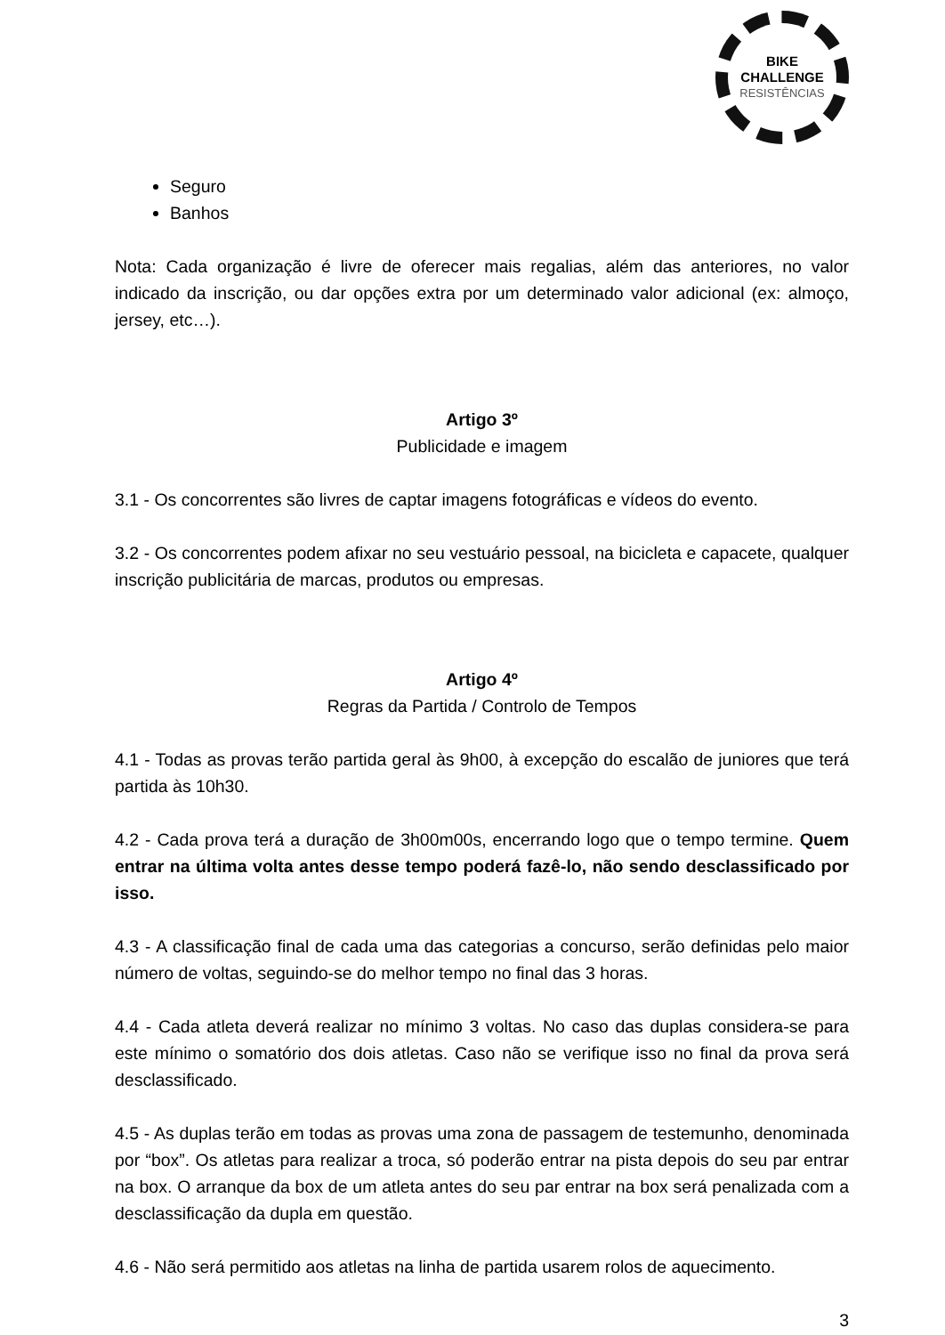BIKE CHALLENGE
RESISTÊNCIAS
Seguro
Banhos
Nota: Cada organização é livre de oferecer mais regalias, além das anteriores, no valor indicado da inscrição, ou dar opções extra por um determinado valor adicional (ex: almoço, jersey, etc…).
Artigo 3º
Publicidade e imagem
3.1 - Os concorrentes são livres de captar imagens fotográficas e vídeos do evento.
3.2 - Os concorrentes podem afixar no seu vestuário pessoal, na bicicleta e capacete, qualquer inscrição publicitária de marcas, produtos ou empresas.
Artigo 4º
Regras da Partida / Controlo de Tempos
4.1 - Todas as provas terão partida geral às 9h00, à excepção do escalão de juniores que terá partida às 10h30.
4.2 - Cada prova terá a duração de 3h00m00s, encerrando logo que o tempo termine. Quem entrar na última volta antes desse tempo poderá fazê-lo, não sendo desclassificado por isso.
4.3 - A classificação final de cada uma das categorias a concurso, serão definidas pelo maior número de voltas, seguindo-se do melhor tempo no final das 3 horas.
4.4 - Cada atleta deverá realizar no mínimo 3 voltas. No caso das duplas considera-se para este mínimo o somatório dos dois atletas. Caso não se verifique isso no final da prova será desclassificado.
4.5 - As duplas terão em todas as provas uma zona de passagem de testemunho, denominada por “box”. Os atletas para realizar a troca, só poderão entrar na pista depois do seu par entrar na box. O arranque da box de um atleta antes do seu par entrar na box será penalizada com a desclassificação da dupla em questão.
4.6 - Não será permitido aos atletas na linha de partida usarem rolos de aquecimento.
3